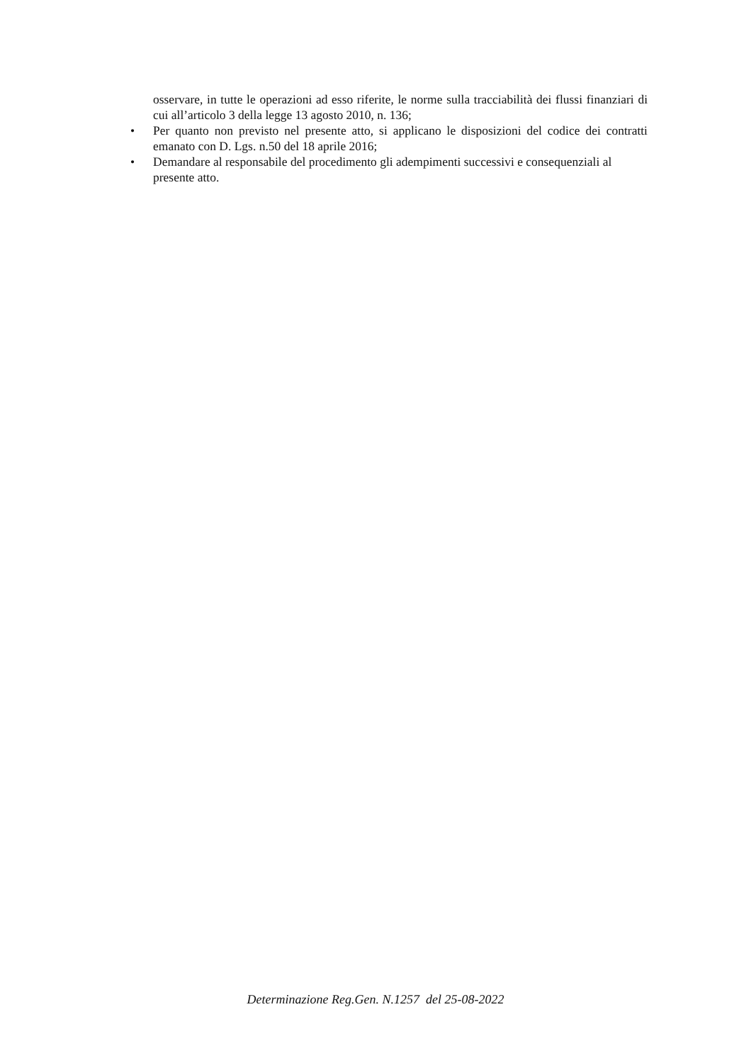osservare, in tutte le operazioni ad esso riferite, le norme sulla tracciabilità dei flussi finanziari di cui all’articolo 3 della legge 13 agosto 2010, n. 136;
• Per quanto non previsto nel presente atto, si applicano le disposizioni del codice dei contratti emanato con D. Lgs. n.50 del 18 aprile 2016;
• Demandare al responsabile del procedimento gli adempimenti successivi e consequenziali al
presente atto.
Determinazione Reg.Gen. N.1257 del 25-08-2022